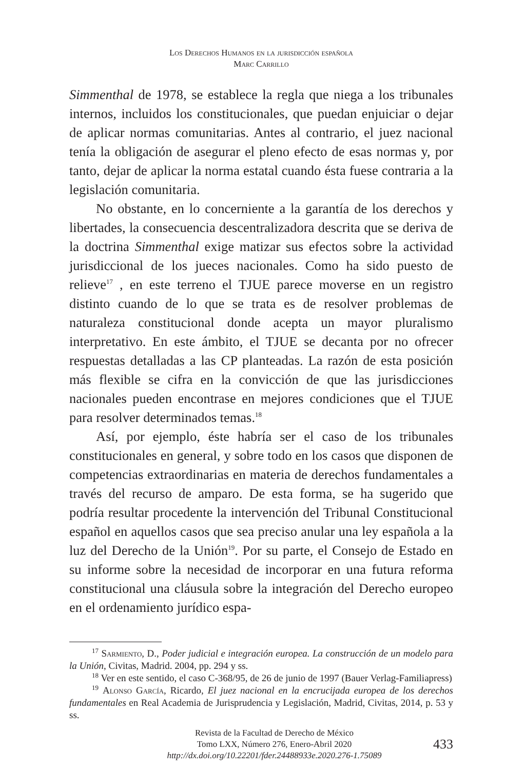Los Derechos Humanos en la jurisdicción española
Marc Carrillo
Simmenthal de 1978, se establece la regla que niega a los tribunales internos, incluidos los constitucionales, que puedan enjuiciar o dejar de aplicar normas comunitarias. Antes al contrario, el juez nacional tenía la obligación de asegurar el pleno efecto de esas normas y, por tanto, dejar de aplicar la norma estatal cuando ésta fuese contraria a la legislación comunitaria.
No obstante, en lo concerniente a la garantía de los derechos y libertades, la consecuencia descentralizadora descrita que se deriva de la doctrina Simmenthal exige matizar sus efectos sobre la actividad jurisdiccional de los jueces nacionales. Como ha sido puesto de relieve<sup>17</sup> , en este terreno el TJUE parece moverse en un registro distinto cuando de lo que se trata es de resolver problemas de naturaleza constitucional donde acepta un mayor pluralismo interpretativo. En este ámbito, el TJUE se decanta por no ofrecer respuestas detalladas a las CP planteadas. La razón de esta posición más flexible se cifra en la convicción de que las jurisdicciones nacionales pueden encontrase en mejores condiciones que el TJUE para resolver determinados temas.<sup>18</sup>
Así, por ejemplo, éste habría ser el caso de los tribunales constitucionales en general, y sobre todo en los casos que disponen de competencias extraordinarias en materia de derechos fundamentales a través del recurso de amparo. De esta forma, se ha sugerido que podría resultar procedente la intervención del Tribunal Constitucional español en aquellos casos que sea preciso anular una ley española a la luz del Derecho de la Unión<sup>19</sup>. Por su parte, el Consejo de Estado en su informe sobre la necesidad de incorporar en una futura reforma constitucional una cláusula sobre la integración del Derecho europeo en el ordenamiento jurídico espa-
<sup>17</sup> Sarmiento, D., Poder judicial e integración europea. La construcción de un modelo para la Unión, Civitas, Madrid. 2004, pp. 294 y ss.
<sup>18</sup> Ver en este sentido, el caso C-368/95, de 26 de junio de 1997 (Bauer Verlag-Familiapress)
<sup>19</sup> Alonso García, Ricardo, El juez nacional en la encrucijada europea de los derechos fundamentales en Real Academia de Jurisprudencia y Legislación, Madrid, Civitas, 2014, p. 53 y ss.
Revista de la Facultad de Derecho de México
Tomo LXX, Número 276, Enero-Abril 2020
http://dx.doi.org/10.22201/fder.24488933e.2020.276-1.75089
433